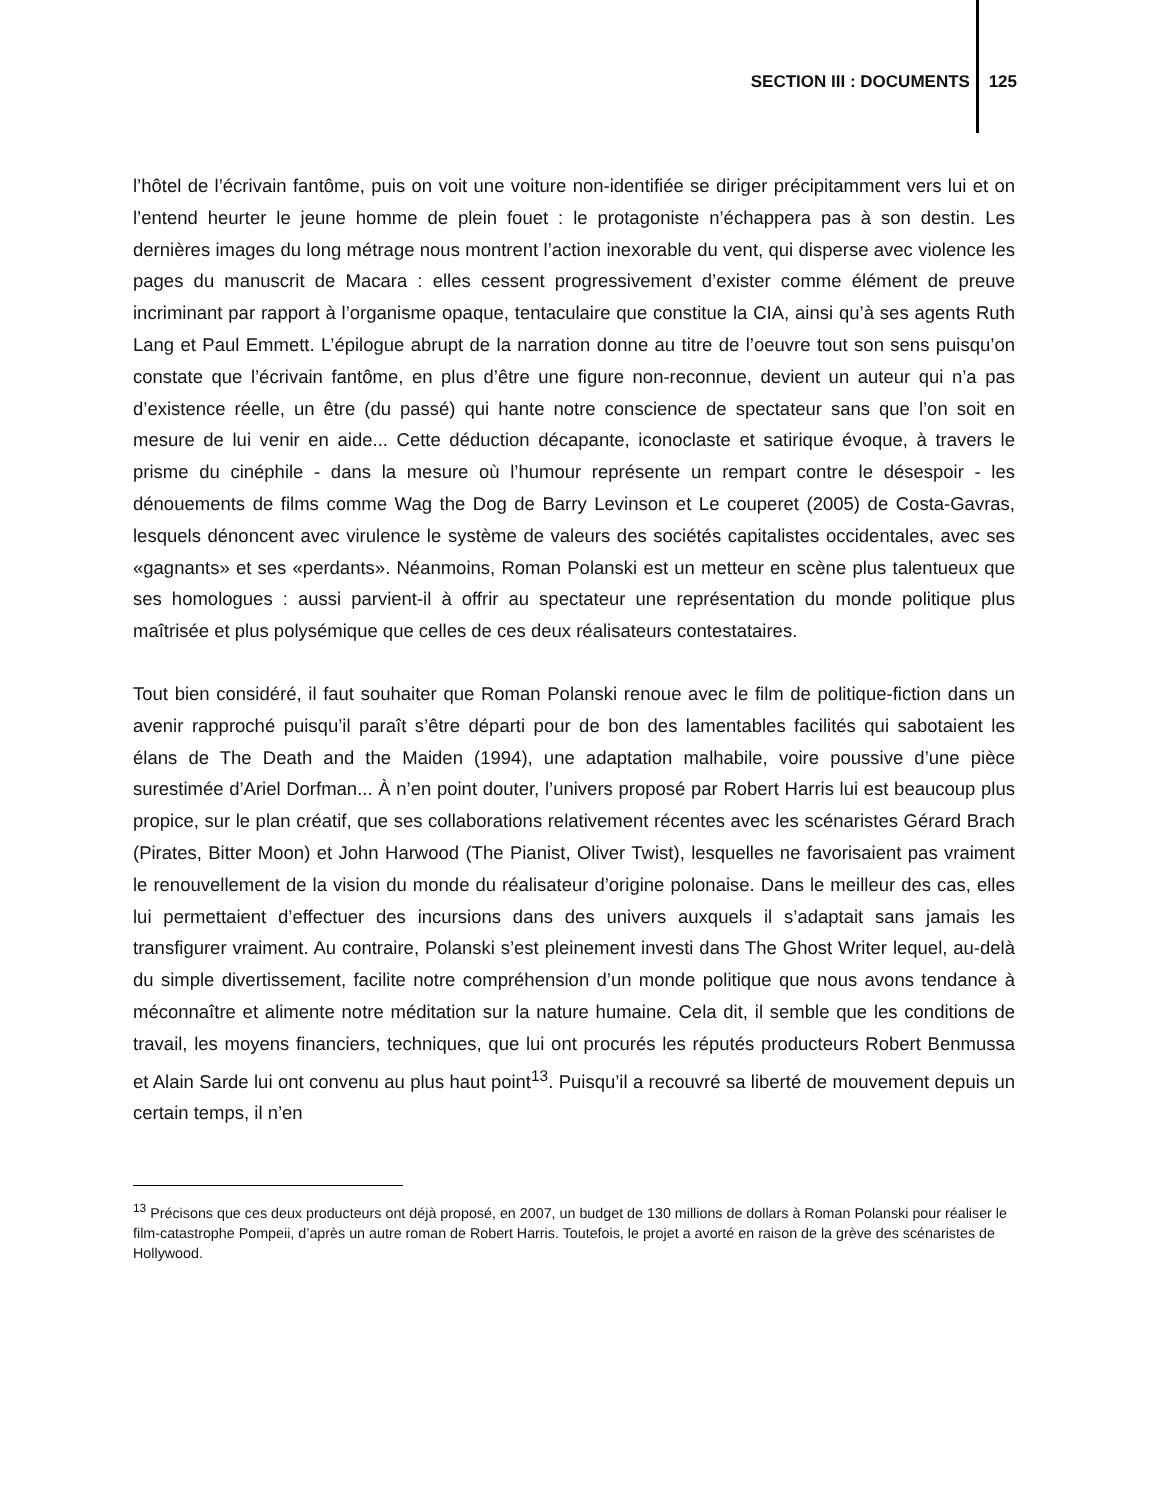SECTION III : DOCUMENTS 125
l’hôtel de l’écrivain fantôme, puis on voit une voiture non-identifiée se diriger précipitamment vers lui et on l’entend heurter le jeune homme de plein fouet : le protagoniste n’échappera pas à son destin. Les dernières images du long métrage nous montrent l’action inexorable du vent, qui disperse avec violence les pages du manuscrit de Macara : elles cessent progressivement d’exister comme élément de preuve incriminant par rapport à l’organisme opaque, tentaculaire que constitue la CIA, ainsi qu’à ses agents Ruth Lang et Paul Emmett. L’épilogue abrupt de la narration donne au titre de l’oeuvre tout son sens puisqu’on constate que l’écrivain fantôme, en plus d’être une figure non-reconnue, devient un auteur qui n’a pas d’existence réelle, un être (du passé) qui hante notre conscience de spectateur sans que l’on soit en mesure de lui venir en aide... Cette déduction décapante, iconoclaste et satirique évoque, à travers le prisme du cinéphile - dans la mesure où l’humour représente un rempart contre le désespoir - les dénouements de films comme Wag the Dog de Barry Levinson et Le couperet (2005) de Costa-Gavras, lesquels dénoncent avec virulence le système de valeurs des sociétés capitalistes occidentales, avec ses «gagnants» et ses «perdants». Néanmoins, Roman Polanski est un metteur en scène plus talentueux que ses homologues : aussi parvient-il à offrir au spectateur une représentation du monde politique plus maîtrisée et plus polysémique que celles de ces deux réalisateurs contestataires.
Tout bien considéré, il faut souhaiter que Roman Polanski renoue avec le film de politique-fiction dans un avenir rapproché puisqu’il paraît s’être départi pour de bon des lamentables facilités qui sabotaient les élans de The Death and the Maiden (1994), une adaptation malhabile, voire poussive d’une pièce surestimée d’Ariel Dorfman... À n’en point douter, l’univers proposé par Robert Harris lui est beaucoup plus propice, sur le plan créatif, que ses collaborations relativement récentes avec les scénaristes Gérard Brach (Pirates, Bitter Moon) et John Harwood (The Pianist, Oliver Twist), lesquelles ne favorisaient pas vraiment le renouvellement de la vision du monde du réalisateur d’origine polonaise. Dans le meilleur des cas, elles lui permettaient d’effectuer des incursions dans des univers auxquels il s’adaptait sans jamais les transfigurer vraiment. Au contraire, Polanski s’est pleinement investi dans The Ghost Writer lequel, au-delà du simple divertissement, facilite notre compréhension d’un monde politique que nous avons tendance à méconnaître et alimente notre méditation sur la nature humaine. Cela dit, il semble que les conditions de travail, les moyens financiers, techniques, que lui ont procurés les réputés producteurs Robert Benmussa et Alain Sarde lui ont convenu au plus haut point<sup>13</sup>. Puisqu’il a recouvré sa liberté de mouvement depuis un certain temps, il n’en
<sup>13</sup> Précisons que ces deux producteurs ont déjà proposé, en 2007, un budget de 130 millions de dollars à Roman Polanski pour réaliser le film-catastrophe Pompeii, d’après un autre roman de Robert Harris. Toutefois, le projet a avorté en raison de la grève des scénaristes de Hollywood.